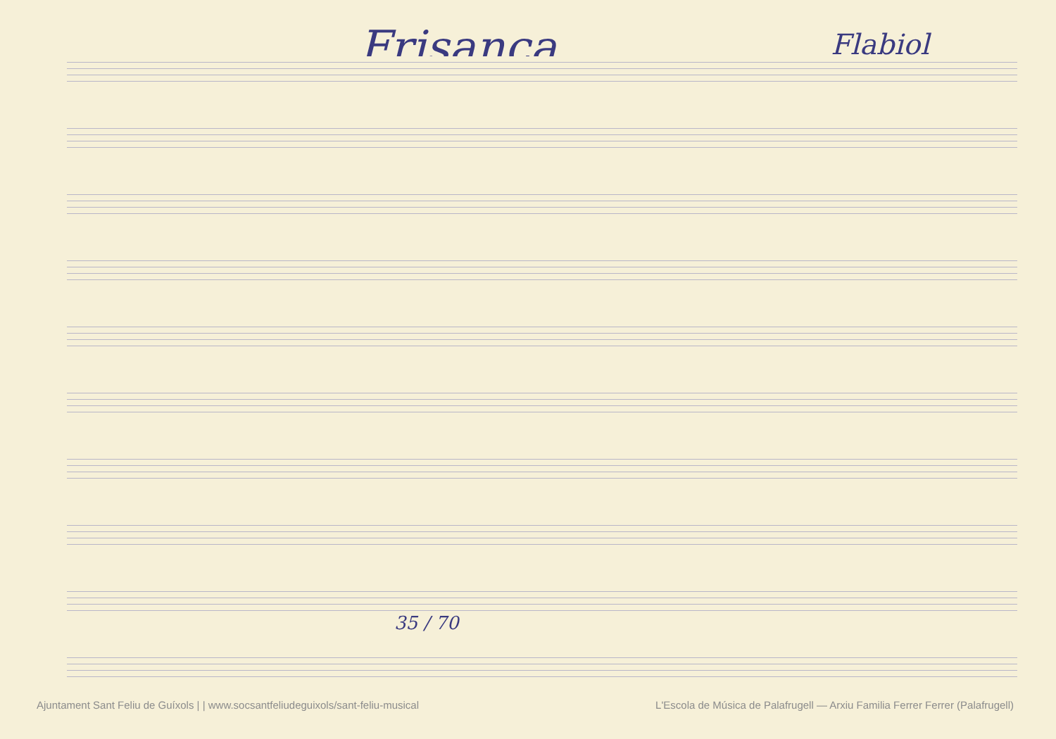Frisança
Flabiol
35 / 70
Ajuntament Sant Feliu de Guíxols | | www.socsantfeliudeguixols/sant-feliu-musical L'Escola de Música de Palafrugell — Arxiu Familia Ferrer Ferrer (Palafrugell)